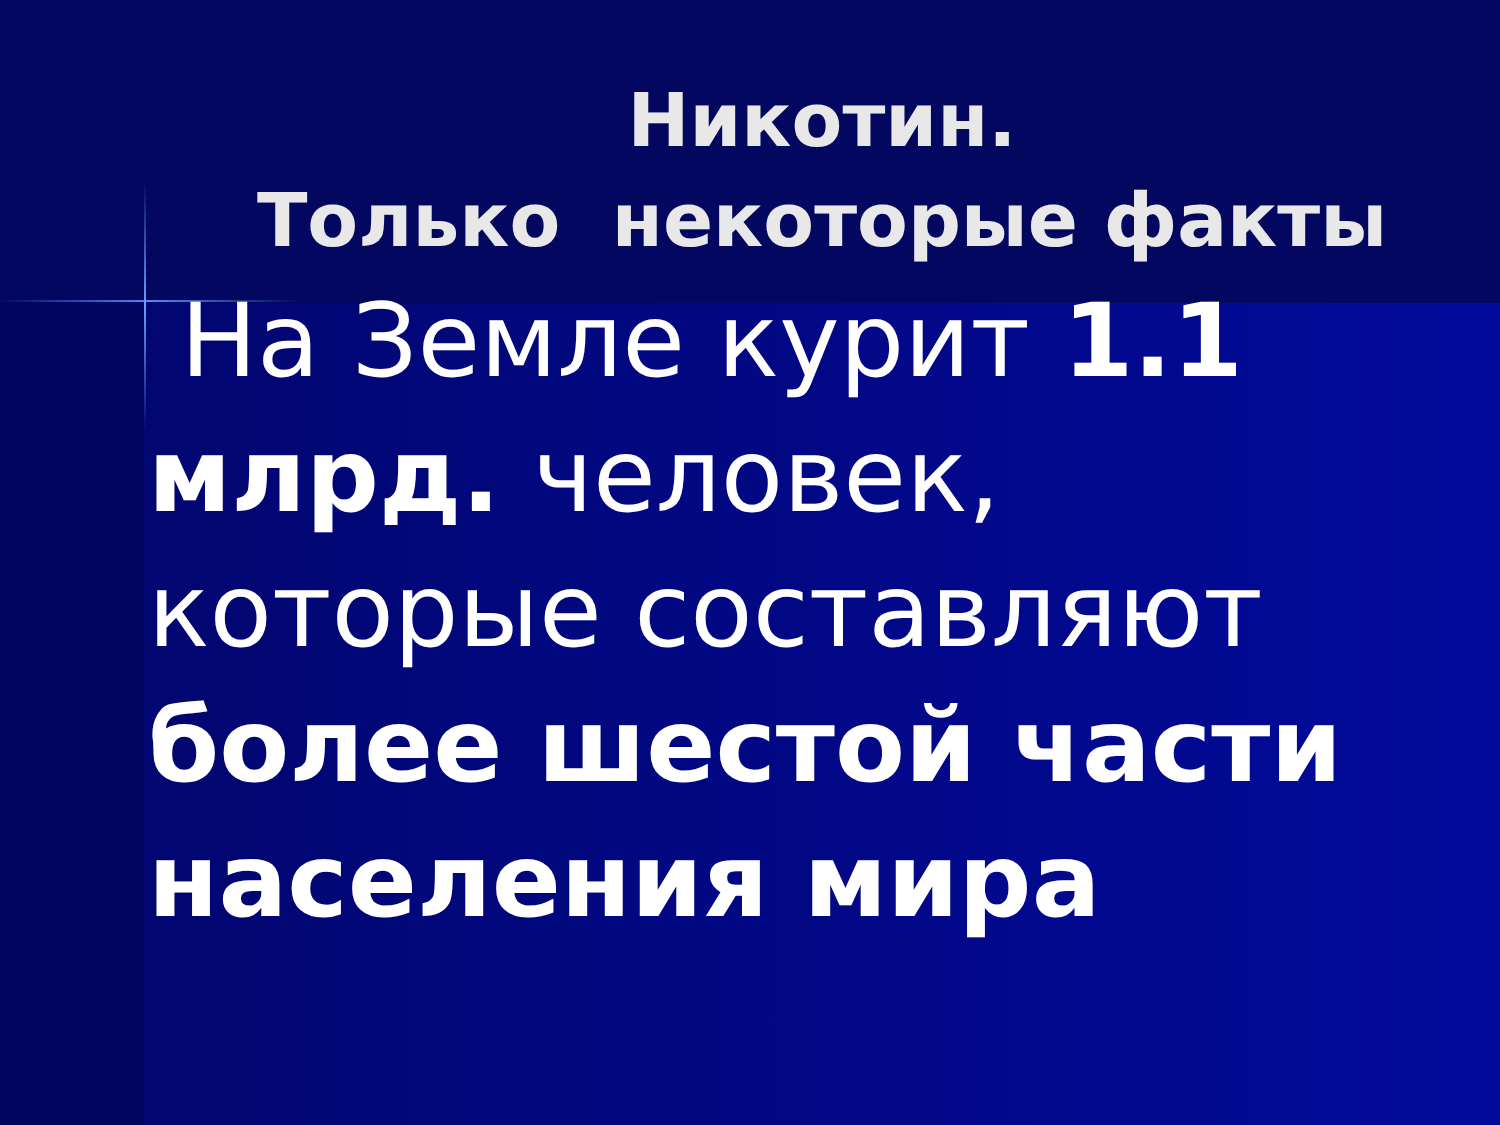Никотин.
Только некоторые факты
На Земле курит 1.1 млрд. человек, которые составляют более шестой части населения мира